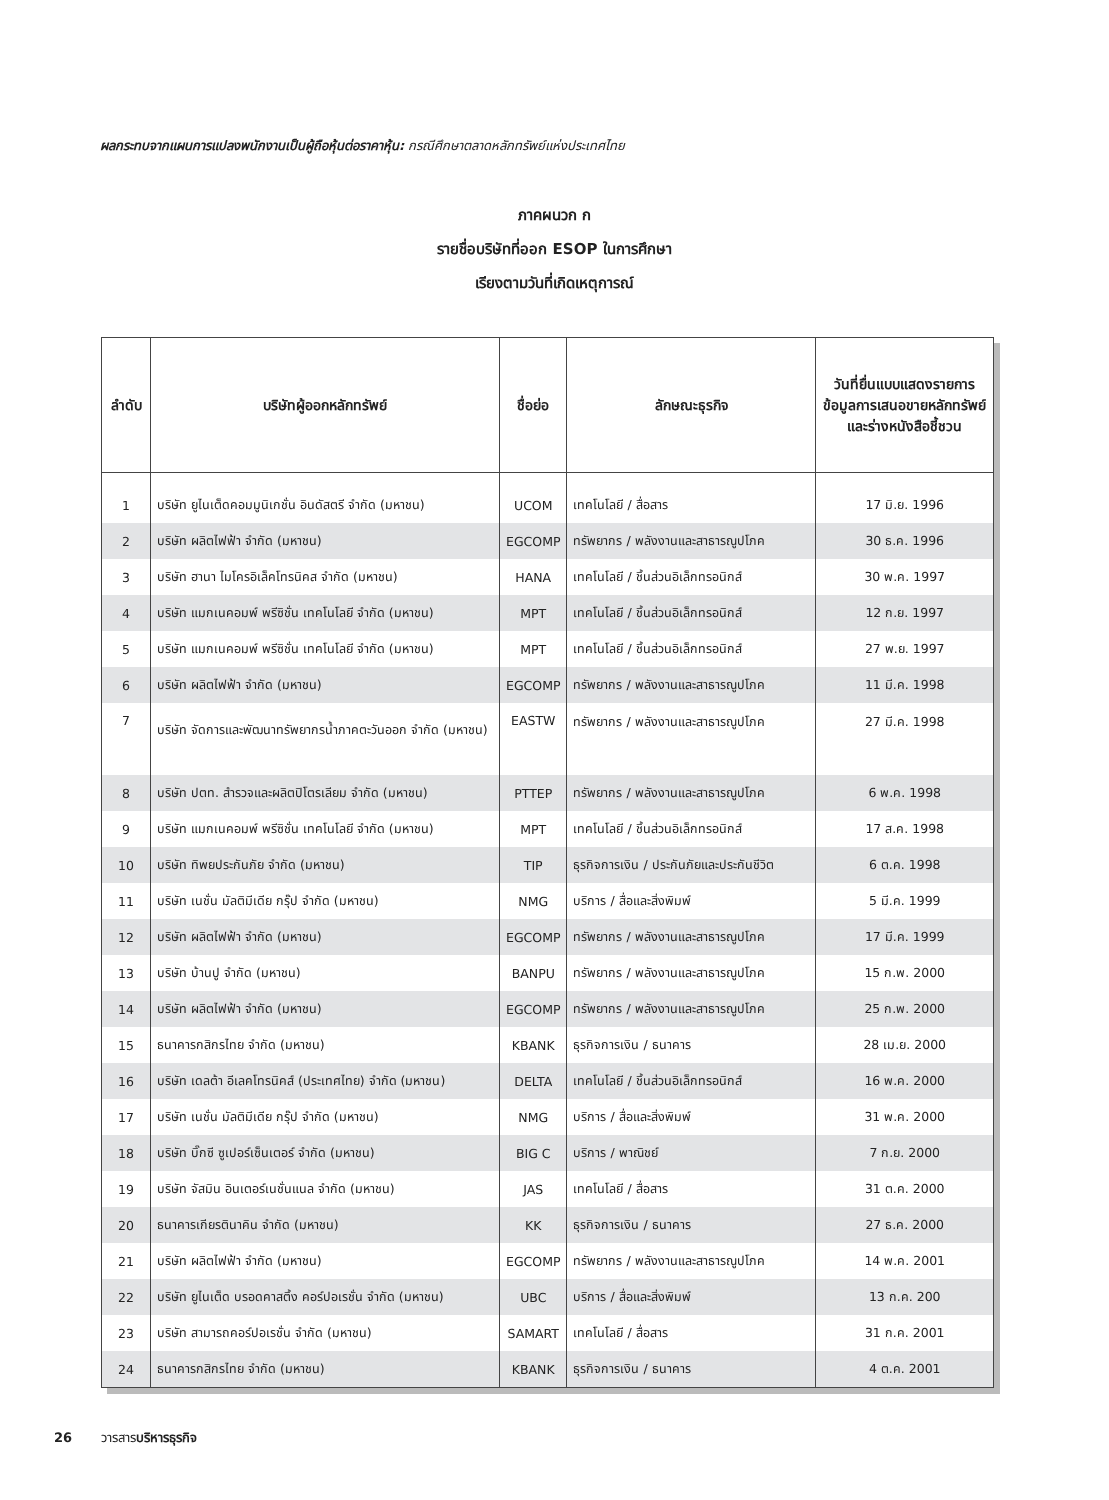ผลกระทบจากแผนการแปลงพนักงานเป็นผู้ถือหุ้นต่อราคาหุ้น: กรณีศึกษาตลาดหลักทรัพย์แห่งประเทศไทย
ภาคผนวก ก
รายชื่อบริษัทที่ออก ESOP ในการศึกษา
เรียงตามวันที่เกิดเหตุการณ์
| ลำดับ | บริษัทผู้ออกหลักทรัพย์ | ชื่อย่อ | ลักษณะธุรกิจ | วันที่ยื่นแบบแสดงรายการข้อมูลการเสนอขายหลักทรัพย์และร่างหนังสือชี้ชวน |
| --- | --- | --- | --- | --- |
| 1 | บริษัท ยูไนเต็ดคอมมูนิเกชั่น อินดัสตรี จำกัด (มหาชน) | UCOM | เทคโนโลยี / สื่อสาร | 17 มิ.ย. 1996 |
| 2 | บริษัท ผลิตไฟฟ้า จำกัด (มหาชน) | EGCOMP | ทรัพยากร / พลังงานและสาธารณูปโภค | 30 ธ.ค. 1996 |
| 3 | บริษัท ฮานา ไมโครอิเล็คโทรนิคส จำกัด (มหาชน) | HANA | เทคโนโลยี / ชิ้นส่วนอิเล็กทรอนิกส์ | 30 พ.ค. 1997 |
| 4 | บริษัท แมกเนคอมพ์ พรีซิชั่น เทคโนโลยี จำกัด (มหาชน) | MPT | เทคโนโลยี / ชิ้นส่วนอิเล็กทรอนิกส์ | 12 ก.ย. 1997 |
| 5 | บริษัท แมกเนคอมพ์ พรีซิชั่น เทคโนโลยี จำกัด (มหาชน) | MPT | เทคโนโลยี / ชิ้นส่วนอิเล็กทรอนิกส์ | 27 พ.ย. 1997 |
| 6 | บริษัท ผลิตไฟฟ้า จำกัด (มหาชน) | EGCOMP | ทรัพยากร / พลังงานและสาธารณูปโภค | 11 มี.ค. 1998 |
| 7 | บริษัท จัดการและพัฒนาทรัพยากรน้ำภาคตะวันออก จำกัด (มหาชน) | EASTW | ทรัพยากร / พลังงานและสาธารณูปโภค | 27 มี.ค. 1998 |
| 8 | บริษัท ปตท. สำรวจและผลิตปิโตรเลียม จำกัด (มหาชน) | PTTEP | ทรัพยากร / พลังงานและสาธารณูปโภค | 6 พ.ค. 1998 |
| 9 | บริษัท แมกเนคอมพ์ พรีซิชั่น เทคโนโลยี จำกัด (มหาชน) | MPT | เทคโนโลยี / ชิ้นส่วนอิเล็กทรอนิกส์ | 17 ส.ค. 1998 |
| 10 | บริษัท ทิพยประกันภัย จำกัด (มหาชน) | TIP | ธุรกิจการเงิน / ประกันภัยและประกันชีวิต | 6 ต.ค. 1998 |
| 11 | บริษัท เนชั่น มัลติมีเดีย กรุ๊ป จำกัด (มหาชน) | NMG | บริการ / สื่อและสิ่งพิมพ์ | 5 มี.ค. 1999 |
| 12 | บริษัท ผลิตไฟฟ้า จำกัด (มหาชน) | EGCOMP | ทรัพยากร / พลังงานและสาธารณูปโภค | 17 มี.ค. 1999 |
| 13 | บริษัท บ้านปู จำกัด (มหาชน) | BANPU | ทรัพยากร / พลังงานและสาธารณูปโภค | 15 ก.พ. 2000 |
| 14 | บริษัท ผลิตไฟฟ้า จำกัด (มหาชน) | EGCOMP | ทรัพยากร / พลังงานและสาธารณูปโภค | 25 ก.พ. 2000 |
| 15 | ธนาคารกสิกรไทย จำกัด (มหาชน) | KBANK | ธุรกิจการเงิน / ธนาคาร | 28 เม.ย. 2000 |
| 16 | บริษัท เดลต้า อีเลคโทรนิคส์ (ประเทศไทย) จำกัด (มหาชน) | DELTA | เทคโนโลยี / ชิ้นส่วนอิเล็กทรอนิกส์ | 16 พ.ค. 2000 |
| 17 | บริษัท เนชั่น มัลติมีเดีย กรุ๊ป จำกัด (มหาชน) | NMG | บริการ / สื่อและสิ่งพิมพ์ | 31 พ.ค. 2000 |
| 18 | บริษัท บิ๊กซี ซูเปอร์เซ็นเตอร์ จำกัด (มหาชน) | BIG C | บริการ / พาณิชย์ | 7 ก.ย. 2000 |
| 19 | บริษัท จัสมิน อินเตอร์เนชั่นแนล จำกัด (มหาชน) | JAS | เทคโนโลยี / สื่อสาร | 31 ต.ค. 2000 |
| 20 | ธนาคารเกียรตินาคิน จำกัด (มหาชน) | KK | ธุรกิจการเงิน / ธนาคาร | 27 ธ.ค. 2000 |
| 21 | บริษัท ผลิตไฟฟ้า จำกัด (มหาชน) | EGCOMP | ทรัพยากร / พลังงานและสาธารณูปโภค | 14 พ.ค. 2001 |
| 22 | บริษัท ยูไนเต็ด บรอดคาสติ้ง คอร์ปอเรชั่น จำกัด (มหาชน) | UBC | บริการ / สื่อและสิ่งพิมพ์ | 13 ก.ค. 200 |
| 23 | บริษัท สามารถคอร์ปอเรชั่น จำกัด (มหาชน) | SAMART | เทคโนโลยี / สื่อสาร | 31 ก.ค. 2001 |
| 24 | ธนาคารกสิกรไทย จำกัด (มหาชน) | KBANK | ธุรกิจการเงิน / ธนาคาร | 4 ต.ค. 2001 |
26 วารสารบริหารธุรกิจ